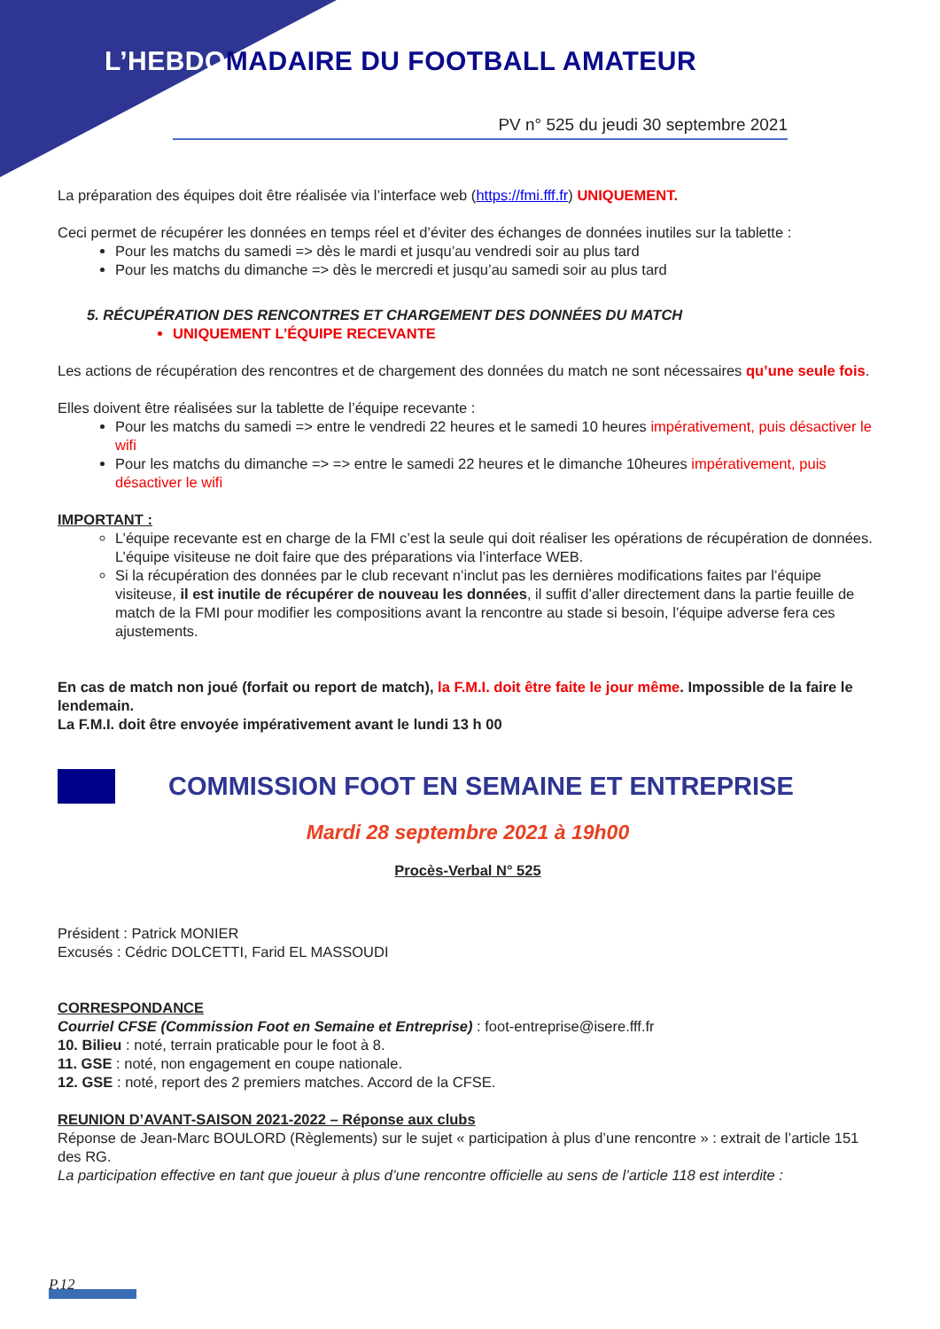L’HEBDOMADAIRE DU FOOTBALL AMATEUR
PV n° 525 du jeudi 30 septembre 2021
La préparation des équipes doit être réalisée via l’interface web (https://fmi.fff.fr) UNIQUEMENT.
Ceci permet de récupérer les données en temps réel et d’éviter des échanges de données inutiles sur la tablette :
Pour les matchs du samedi => dès le mardi et jusqu’au vendredi soir au plus tard
Pour les matchs du dimanche => dès le mercredi et jusqu’au samedi soir au plus tard
5. RÉCUPÉRATION DES RENCONTRES ET CHARGEMENT DES DONNÉES DU MATCH
UNIQUEMENT L’ÉQUIPE RECEVANTE
Les actions de récupération des rencontres et de chargement des données du match ne sont nécessaires qu’une seule fois.
Elles doivent être réalisées sur la tablette de l’équipe recevante :
Pour les matchs du samedi => entre le vendredi 22 heures et le samedi 10 heures impérativement, puis désactiver le wifi
Pour les matchs du dimanche => => entre le samedi 22 heures et le dimanche 10heures impérativement, puis désactiver le wifi
IMPORTANT :
L’équipe recevante est en charge de la FMI c’est la seule qui doit réaliser les opérations de récupération de données. L’équipe visiteuse ne doit faire que des préparations via l’interface WEB.
Si la récupération des données par le club recevant n’inclut pas les dernières modifications faites par l’équipe visiteuse, il est inutile de récupérer de nouveau les données, il suffit d’aller directement dans la partie feuille de match de la FMI pour modifier les compositions avant la rencontre au stade si besoin, l’équipe adverse fera ces ajustements.
En cas de match non joué (forfait ou report de match), la F.M.I. doit être faite le jour même. Impossible de la faire le lendemain.
La F.M.I. doit être envoyée impérativement avant le lundi 13 h 00
COMMISSION FOOT EN SEMAINE ET ENTREPRISE
Mardi 28 septembre 2021 à 19h00
Procès-Verbal N° 525
Président : Patrick MONIER
Excusés : Cédric DOLCETTI, Farid EL MASSOUDI
CORRESPONDANCE
Courriel CFSE (Commission Foot en Semaine et Entreprise) : foot-entreprise@isere.fff.fr
10. Bilieu : noté, terrain praticable pour le foot à 8.
11. GSE : noté, non engagement en coupe nationale.
12. GSE : noté, report des 2 premiers matches. Accord de la CFSE.
REUNION D’AVANT-SAISON 2021-2022 – Réponse aux clubs
Réponse de Jean-Marc BOULORD (Règlements) sur le sujet « participation à plus d’une rencontre » : extrait de l’article 151 des RG.
La participation effective en tant que joueur à plus d’une rencontre officielle au sens de l’article 118 est interdite :
P.12